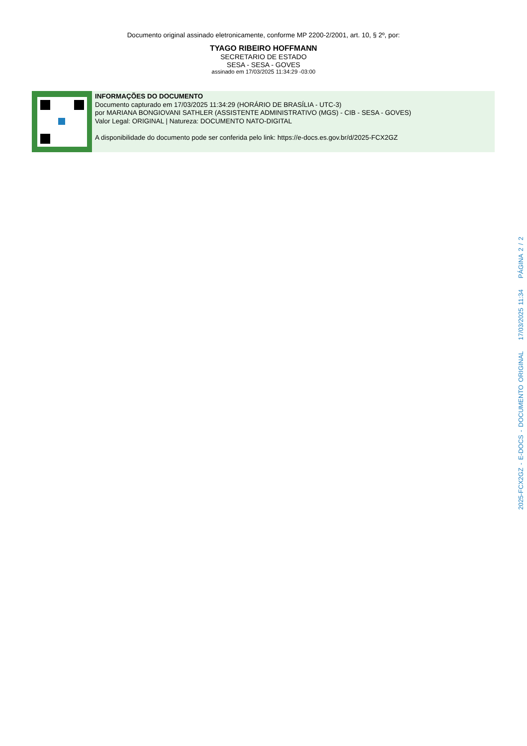Documento original assinado eletronicamente, conforme MP 2200-2/2001, art. 10, § 2º, por:
TYAGO RIBEIRO HOFFMANN
SECRETARIO DE ESTADO
SESA - SESA - GOVES
assinado em 17/03/2025 11:34:29 -03:00
INFORMAÇÕES DO DOCUMENTO
Documento capturado em 17/03/2025 11:34:29 (HORÁRIO DE BRASÍLIA - UTC-3)
por MARIANA BONGIOVANI SATHLER (ASSISTENTE ADMINISTRATIVO (MGS) - CIB - SESA - GOVES)
Valor Legal: ORIGINAL | Natureza: DOCUMENTO NATO-DIGITAL
A disponibilidade do documento pode ser conferida pelo link: https://e-docs.es.gov.br/d/2025-FCX2GZ
2025-FCX2GZ - E-DOCS - DOCUMENTO ORIGINAL 17/03/2025 11:34 PÁGINA 2 / 2